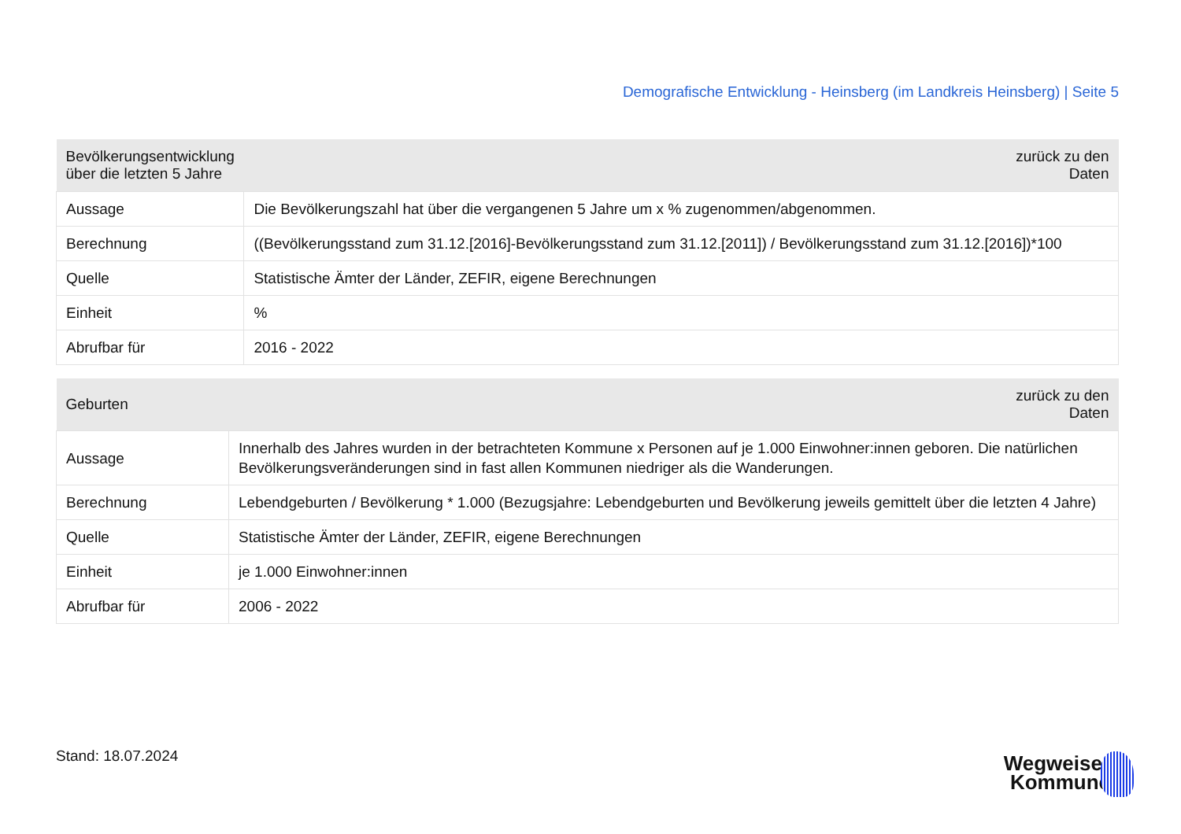Demografische Entwicklung - Heinsberg (im Landkreis Heinsberg) | Seite 5
| Bevölkerungsentwicklung über die letzten 5 Jahre | zurück zu den Daten |
| --- | --- |
| Aussage | Die Bevölkerungszahl hat über die vergangenen 5 Jahre um x % zugenommen/abgenommen. |
| Berechnung | ((Bevölkerungsstand zum 31.12.[2016]-Bevölkerungsstand zum 31.12.[2011]) / Bevölkerungsstand zum 31.12.[2016])*100 |
| Quelle | Statistische Ämter der Länder, ZEFIR, eigene Berechnungen |
| Einheit | % |
| Abrufbar für | 2016 - 2022 |
| Geburten | zurück zu den Daten |
| --- | --- |
| Aussage | Innerhalb des Jahres wurden in der betrachteten Kommune x Personen auf je 1.000 Einwohner:innen geboren. Die natürlichen Bevölkerungsveränderungen sind in fast allen Kommunen niedriger als die Wanderungen. |
| Berechnung | Lebendgeburten / Bevölkerung * 1.000 (Bezugsjahre: Lebendgeburten und Bevölkerung jeweils gemittelt über die letzten 4 Jahre) |
| Quelle | Statistische Ämter der Länder, ZEFIR, eigene Berechnungen |
| Einheit | je 1.000 Einwohner:innen |
| Abrufbar für | 2006 - 2022 |
Stand: 18.07.2024
Wegweiser
Kommune